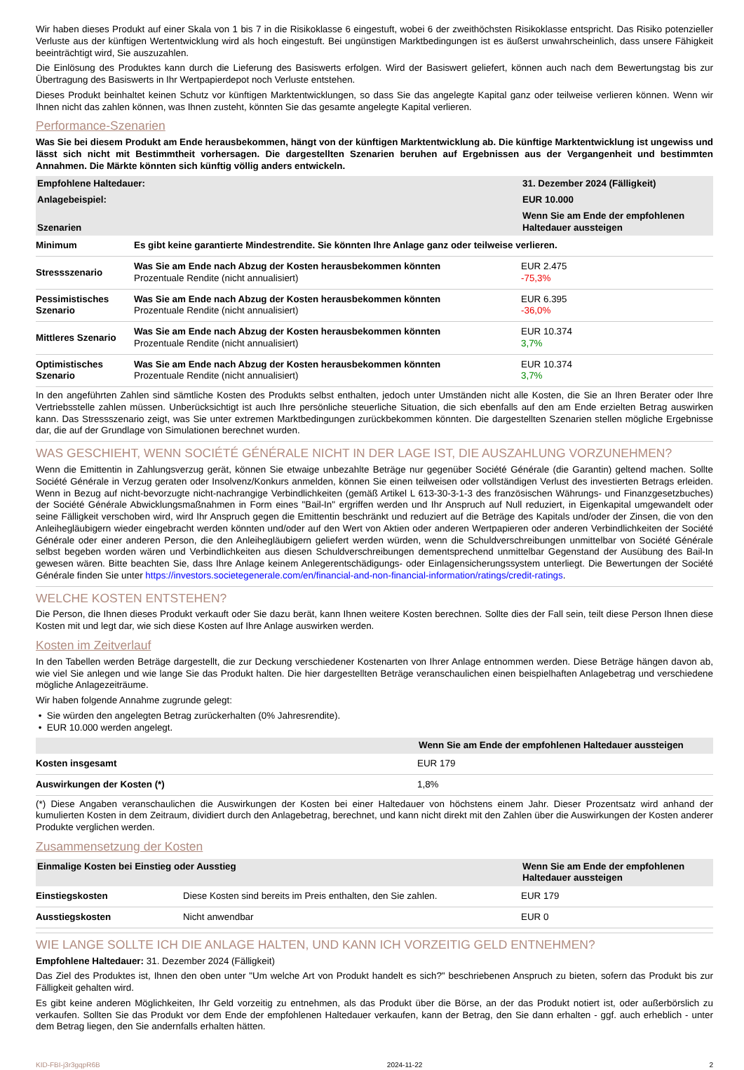Wir haben dieses Produkt auf einer Skala von 1 bis 7 in die Risikoklasse 6 eingestuft, wobei 6 der zweithöchsten Risikoklasse entspricht. Das Risiko potenzieller Verluste aus der künftigen Wertentwicklung wird als hoch eingestuft. Bei ungünstigen Marktbedingungen ist es äußerst unwahrscheinlich, dass unsere Fähigkeit beeinträchtigt wird, Sie auszuzahlen.
Die Einlösung des Produktes kann durch die Lieferung des Basiswerts erfolgen. Wird der Basiswert geliefert, können auch nach dem Bewertungstag bis zur Übertragung des Basiswerts in Ihr Wertpapierdepot noch Verluste entstehen.
Dieses Produkt beinhaltet keinen Schutz vor künftigen Marktentwicklungen, so dass Sie das angelegte Kapital ganz oder teilweise verlieren können. Wenn wir Ihnen nicht das zahlen können, was Ihnen zusteht, könnten Sie das gesamte angelegte Kapital verlieren.
Performance-Szenarien
Was Sie bei diesem Produkt am Ende herausbekommen, hängt von der künftigen Marktentwicklung ab. Die künftige Marktentwicklung ist ungewiss und lässt sich nicht mit Bestimmtheit vorhersagen. Die dargestellten Szenarien beruhen auf Ergebnissen aus der Vergangenheit und bestimmten Annahmen. Die Märkte könnten sich künftig völlig anders entwickeln.
| Empfohlene Haltedauer: | | 31. Dezember 2024 (Fälligkeit) |
| --- | --- | --- |
| Anlagebeispiel: | | EUR 10.000 |
| Szenarien | | Wenn Sie am Ende der empfohlenen Haltedauer aussteigen |
| Minimum | Es gibt keine garantierte Mindestrendite. Sie könnten Ihre Anlage ganz oder teilweise verlieren. | |
| Stressszenario | Was Sie am Ende nach Abzug der Kosten herausbekommen könnten Prozentuale Rendite (nicht annualisiert) | EUR 2.475 -75,3% |
| Pessimistisches Szenario | Was Sie am Ende nach Abzug der Kosten herausbekommen könnten Prozentuale Rendite (nicht annualisiert) | EUR 6.395 -36,0% |
| Mittleres Szenario | Was Sie am Ende nach Abzug der Kosten herausbekommen könnten Prozentuale Rendite (nicht annualisiert) | EUR 10.374 3,7% |
| Optimistisches Szenario | Was Sie am Ende nach Abzug der Kosten herausbekommen könnten Prozentuale Rendite (nicht annualisiert) | EUR 10.374 3,7% |
In den angeführten Zahlen sind sämtliche Kosten des Produkts selbst enthalten, jedoch unter Umständen nicht alle Kosten, die Sie an Ihren Berater oder Ihre Vertriebsstelle zahlen müssen. Unberücksichtigt ist auch Ihre persönliche steuerliche Situation, die sich ebenfalls auf den am Ende erzielten Betrag auswirken kann. Das Stressszenario zeigt, was Sie unter extremen Marktbedingungen zurückbekommen könnten. Die dargestellten Szenarien stellen mögliche Ergebnisse dar, die auf der Grundlage von Simulationen berechnet wurden.
WAS GESCHIEHT, WENN SOCIÉTÉ GÉNÉRALE NICHT IN DER LAGE IST, DIE AUSZAHLUNG VORZUNEHMEN?
Wenn die Emittentin in Zahlungsverzug gerät, können Sie etwaige unbezahlte Beträge nur gegenüber Société Générale (die Garantin) geltend machen. Sollte Société Générale in Verzug geraten oder Insolvenz/Konkurs anmelden, können Sie einen teilweisen oder vollständigen Verlust des investierten Betrags erleiden. Wenn in Bezug auf nicht-bevorzugte nicht-nachrangige Verbindlichkeiten (gemäß Artikel L 613-30-3-1-3 des französischen Währungs- und Finanzgesetzbuches) der Société Générale Abwicklungsmaßnahmen in Form eines "Bail-In" ergriffen werden und Ihr Anspruch auf Null reduziert, in Eigenkapital umgewandelt oder seine Fälligkeit verschoben wird, wird Ihr Anspruch gegen die Emittentin beschränkt und reduziert auf die Beträge des Kapitals und/oder der Zinsen, die von den Anleihegläubigern wieder eingebracht werden könnten und/oder auf den Wert von Aktien oder anderen Wertpapieren oder anderen Verbindlichkeiten der Société Générale oder einer anderen Person, die den Anleihegläubigern geliefert werden würden, wenn die Schuldverschreibungen unmittelbar von Société Générale selbst begeben worden wären und Verbindlichkeiten aus diesen Schuldverschreibungen dementsprechend unmittelbar Gegenstand der Ausübung des Bail-In gewesen wären. Bitte beachten Sie, dass Ihre Anlage keinem Anlegerentschädigungs- oder Einlagensicherungssystem unterliegt. Die Bewertungen der Société Générale finden Sie unter https://investors.societegenerale.com/en/financial-and-non-financial-information/ratings/credit-ratings.
WELCHE KOSTEN ENTSTEHEN?
Die Person, die Ihnen dieses Produkt verkauft oder Sie dazu berät, kann Ihnen weitere Kosten berechnen. Sollte dies der Fall sein, teilt diese Person Ihnen diese Kosten mit und legt dar, wie sich diese Kosten auf Ihre Anlage auswirken werden.
Kosten im Zeitverlauf
In den Tabellen werden Beträge dargestellt, die zur Deckung verschiedener Kostenarten von Ihrer Anlage entnommen werden. Diese Beträge hängen davon ab, wie viel Sie anlegen und wie lange Sie das Produkt halten. Die hier dargestellten Beträge veranschaulichen einen beispielhaften Anlagebetrag und verschiedene mögliche Anlagezeiträume.
Wir haben folgende Annahme zugrunde gelegt:
• Sie würden den angelegten Betrag zurückerhalten (0% Jahresrendite).
• EUR 10.000 werden angelegt.
| | Wenn Sie am Ende der empfohlenen Haltedauer aussteigen |
| --- | --- |
| Kosten insgesamt | EUR 179 |
| Auswirkungen der Kosten (*) | 1,8% |
(*) Diese Angaben veranschaulichen die Auswirkungen der Kosten bei einer Haltedauer von höchstens einem Jahr. Dieser Prozentsatz wird anhand der kumulierten Kosten in dem Zeitraum, dividiert durch den Anlagebetrag, berechnet, und kann nicht direkt mit den Zahlen über die Auswirkungen der Kosten anderer Produkte verglichen werden.
Zusammensetzung der Kosten
| Einmalige Kosten bei Einstieg oder Ausstieg | | Wenn Sie am Ende der empfohlenen Haltedauer aussteigen |
| --- | --- | --- |
| Einstiegskosten | Diese Kosten sind bereits im Preis enthalten, den Sie zahlen. | EUR 179 |
| Ausstiegskosten | Nicht anwendbar | EUR 0 |
WIE LANGE SOLLTE ICH DIE ANLAGE HALTEN, UND KANN ICH VORZEITIG GELD ENTNEHMEN?
Empfohlene Haltedauer: 31. Dezember 2024 (Fälligkeit)
Das Ziel des Produktes ist, Ihnen den oben unter "Um welche Art von Produkt handelt es sich?" beschriebenen Anspruch zu bieten, sofern das Produkt bis zur Fälligkeit gehalten wird.
Es gibt keine anderen Möglichkeiten, Ihr Geld vorzeitig zu entnehmen, als das Produkt über die Börse, an der das Produkt notiert ist, oder außerbörslich zu verkaufen. Sollten Sie das Produkt vor dem Ende der empfohlenen Haltedauer verkaufen, kann der Betrag, den Sie dann erhalten - ggf. auch erheblich - unter dem Betrag liegen, den Sie andernfalls erhalten hätten.
KID-FBI-j3r3gqpR6B 2024-11-22 2